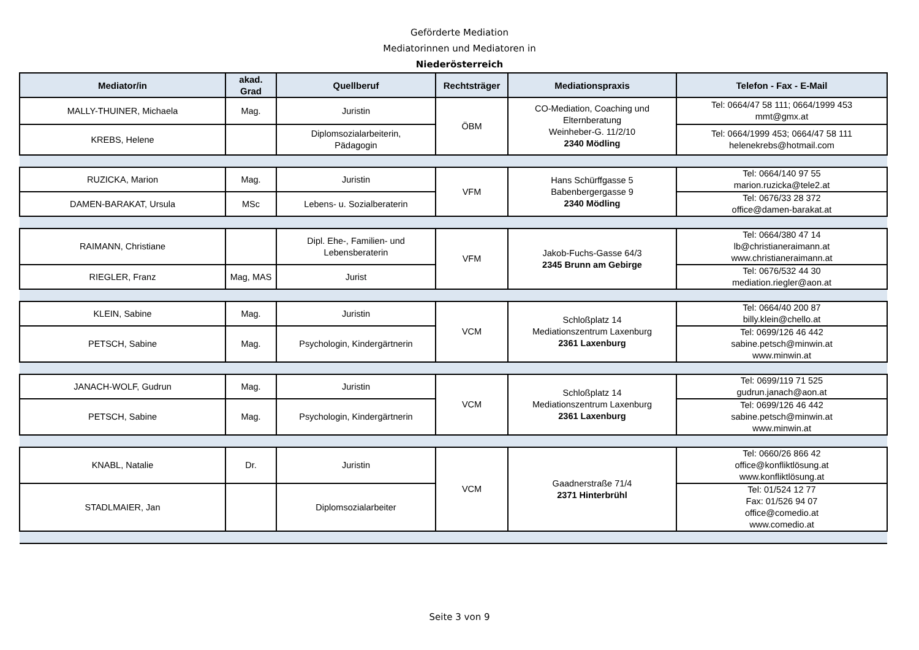Geförderte Mediation
Mediatorinnen und Mediatoren in
Niederösterreich
| Mediator/in | akad. Grad | Quellberuf | Rechtsträger | Mediationspraxis | Telefon - Fax - E-Mail |
| --- | --- | --- | --- | --- | --- |
| MALLY-THUINER, Michaela | Mag. | Juristin | ÖBM | CO-Mediation, Coaching und Elternberatung Weinheber-G. 11/2/10 2340 Mödling | Tel: 0664/47 58 111; 0664/1999 453 mmt@gmx.at |
| KREBS, Helene | | Diplomsozialarbeiterin, Pädagogin | | | Tel: 0664/1999 453; 0664/47 58 111 helenekrebs@hotmail.com |
| RUZICKA, Marion | Mag. | Juristin | VFM | Hans Schürffgasse 5 Babenbergergasse 9 2340 Mödling | Tel: 0664/140 97 55 marion.ruzicka@tele2.at |
| DAMEN-BARAKAT, Ursula | MSc | Lebens- u. Sozialberaterin | | | Tel: 0676/33 28 372 office@damen-barakat.at |
| RAIMANN, Christiane | | Dipl. Ehe-, Familien- und Lebensberaterin | VFM | Jakob-Fuchs-Gasse 64/3 2345 Brunn am Gebirge | Tel: 0664/380 47 14 lb@christianeraimann.at www.christianeraimann.at |
| RIEGLER, Franz | Mag, MAS | Jurist | | | Tel: 0676/532 44 30 mediation.riegler@aon.at |
| KLEIN, Sabine | Mag. | Juristin | VCM | Schloßplatz 14 Mediationszentrum Laxenburg 2361 Laxenburg | Tel: 0664/40 200 87 billy.klein@chello.at |
| PETSCH, Sabine | Mag. | Psychologin, Kindergärtnerin | | | Tel: 0699/126 46 442 sabine.petsch@minwin.at www.minwin.at |
| JANACH-WOLF, Gudrun | Mag. | Juristin | VCM | Schloßplatz 14 Mediationszentrum Laxenburg 2361 Laxenburg | Tel: 0699/119 71 525 gudrun.janach@aon.at |
| PETSCH, Sabine | Mag. | Psychologin, Kindergärtnerin | | | Tel: 0699/126 46 442 sabine.petsch@minwin.at www.minwin.at |
| KNABL, Natalie | Dr. | Juristin | VCM | Gaadnerstraße 71/4 2371 Hinterbrühl | Tel: 0660/26 866 42 office@konfliktlösung.at www.konfliktlösung.at |
| STADLMAIER, Jan | | Diplomsozialarbeiter | | | Tel: 01/524 12 77 Fax: 01/526 94 07 office@comedio.at www.comedio.at |
Seite 3 von 9